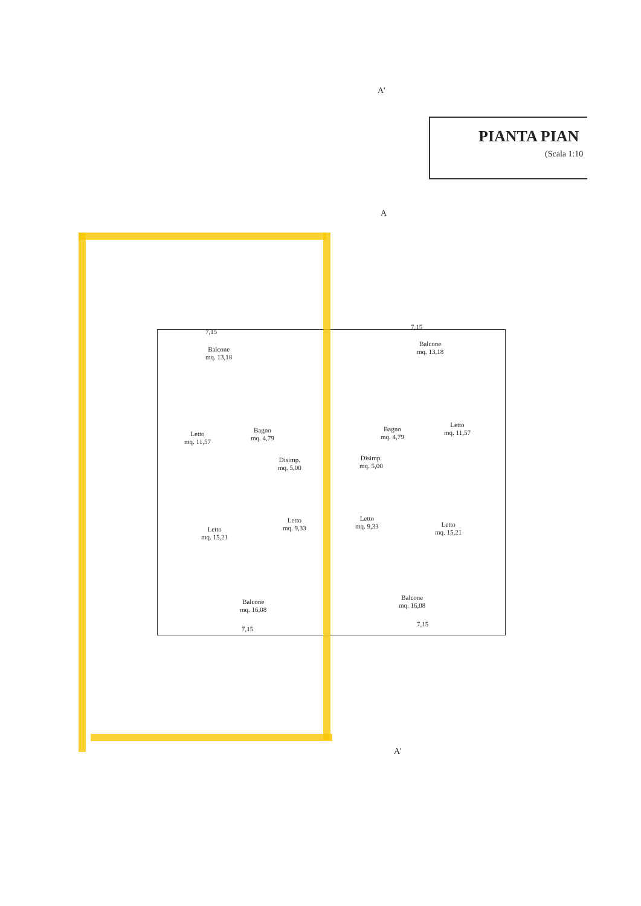A'
PIANTA PIAN
(Scala 1:10
A
Balcone
mq. 13,18
Balcone
mq. 13,18
Letto
mq. 11,57
Bagno
mq. 4,79
Bagno
mq. 4,79
Letto
mq. 11,57
Disimp.
mq. 5,00
Disimp.
mq. 5,00
Letto
mq. 15,21
Letto
mq. 9,33
Letto
mq. 9,33
Letto
mq. 15,21
Balcone
mq. 16,08
Balcone
mq. 16,08
7,15
7,15
7,15
7,15
A'